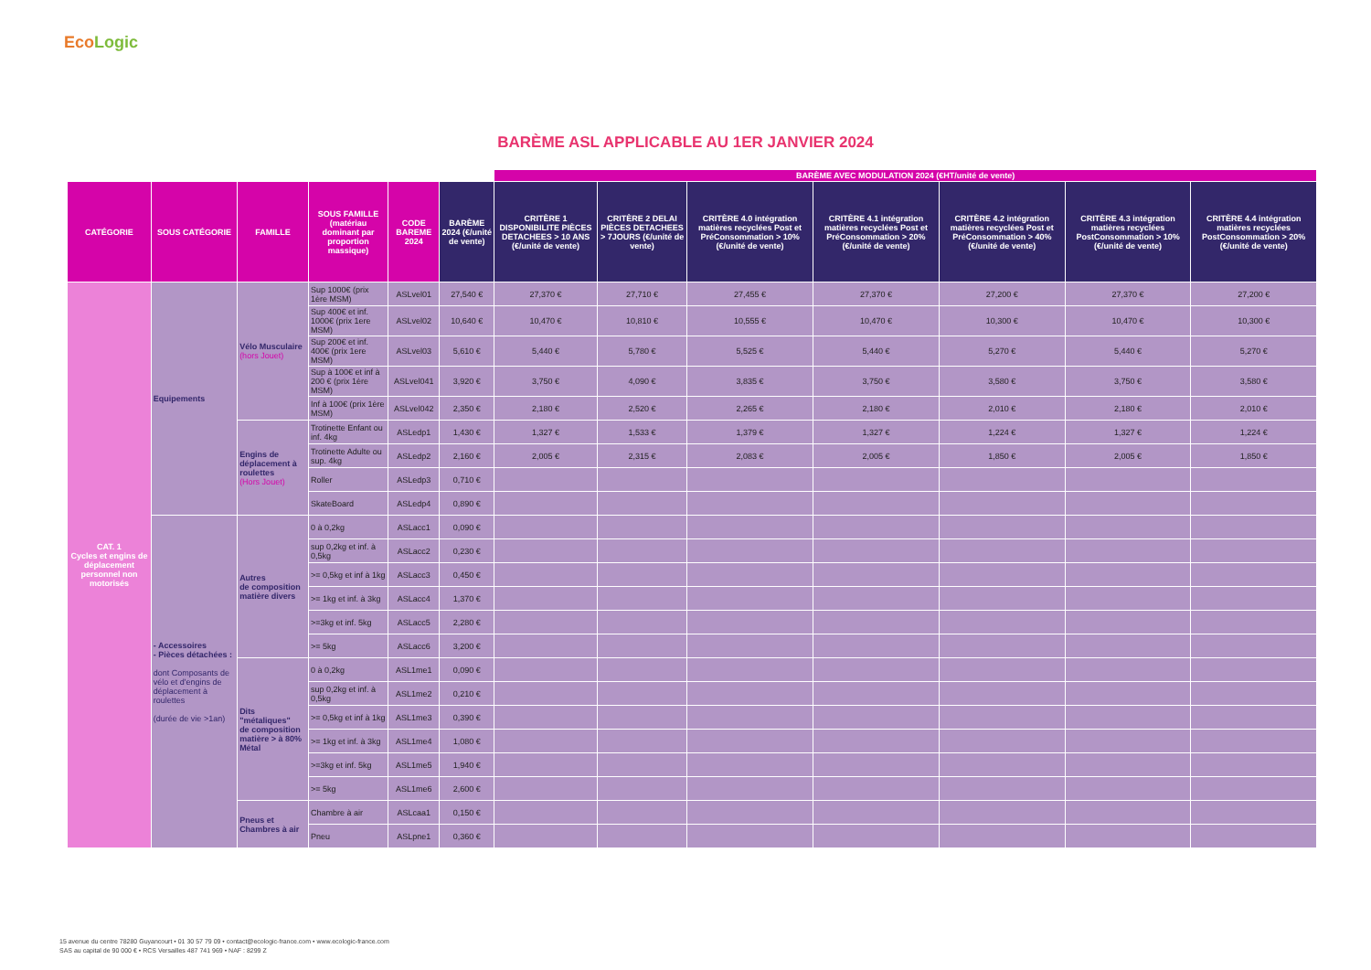EcoLogic
BARÈME ASL APPLICABLE AU 1ER JANVIER 2024
| | | | | | | BARÈME AVEC MODULATION 2024 (€HT/unité de vente) | | | | | | |
| --- | --- | --- | --- | --- | --- | --- | --- | --- | --- | --- | --- | --- |
| CATÉGORIE | SOUS CATÉGORIE | FAMILLE | SOUS FAMILLE (matériau dominant par proportion massique) | CODE BAREME 2024 | BARÈME 2024 (€/unité de vente) | CRITÈRE 1 DISPONIBILITE PIÈCES DETACHEES > 10 ANS (€/unité de vente) | CRITÈRE 2 DELAI PIÈCES DETACHEES > 7JOURS (€/unité de vente) | CRITÈRE 4.0 intégration matières recyclées Post et PréConsommation > 10% (€/unité de vente) | CRITÈRE 4.1 intégration matières recyclées Post et PréConsommation > 20% (€/unité de vente) | CRITÈRE 4.2 intégration matières recyclées Post et PréConsommation > 40% (€/unité de vente) | CRITÈRE 4.3 intégration matières recyclées PostConsommation > 10% (€/unité de vente) | CRITÈRE 4.4 intégration matières recyclées PostConsommation > 20% (€/unité de vente) |
| CAT. 1 Cycles et engins de déplacement personnel non motorisés | Equipements | Vélo Musculaire (hors Jouet) | Sup 1000€ (prix 1ère MSM) | ASLvel01 | 27,540 € | 27,370 € | 27,710 € | 27,455 € | 27,370 € | 27,200 € | 27,370 € | 27,200 € |
| | | | Sup 400€ et inf. 1000€ (prix 1ere MSM) | ASLvel02 | 10,640 € | 10,470 € | 10,810 € | 10,555 € | 10,470 € | 10,300 € | 10,470 € | 10,300 € |
| | | | Sup 200€ et inf. 400€ (prix 1ere MSM) | ASLvel03 | 5,610 € | 5,440 € | 5,780 € | 5,525 € | 5,440 € | 5,270 € | 5,440 € | 5,270 € |
| | | | Sup à 100€ et inf à 200 € (prix 1ère MSM) | ASLvel041 | 3,920 € | 3,750 € | 4,090 € | 3,835 € | 3,750 € | 3,580 € | 3,750 € | 3,580 € |
| | | | Inf à 100€ (prix 1ère MSM) | ASLvel042 | 2,350 € | 2,180 € | 2,520 € | 2,265 € | 2,180 € | 2,010 € | 2,180 € | 2,010 € |
| | | Engins de déplacement à roulettes (Hors Jouet) | Trotinette Enfant ou inf. 4kg | ASLedp1 | 1,430 € | 1,327 € | 1,533 € | 1,379 € | 1,327 € | 1,224 € | 1,327 € | 1,224 € |
| | | | Trotinette Adulte ou sup. 4kg | ASLedp2 | 2,160 € | 2,005 € | 2,315 € | 2,083 € | 2,005 € | 1,850 € | 2,005 € | 1,850 € |
| | | | Roller | ASLedp3 | 0,710 € | | | | | | | |
| | | | SkateBoard | ASLedp4 | 0,890 € | | | | | | | |
| | - Accessoires - Pièces détachées : dont Composants de vélo et d'engins de déplacement à roulettes (durée de vie >1an) | Autres de composition matière divers | 0 à 0,2kg | ASLacc1 | 0,090 € | | | | | | | |
| | | | sup 0,2kg et inf. à 0,5kg | ASLacc2 | 0,230 € | | | | | | | |
| | | | >= 0,5kg et inf à 1kg | ASLacc3 | 0,450 € | | | | | | | |
| | | | >= 1kg et inf. à 3kg | ASLacc4 | 1,370 € | | | | | | | |
| | | | >=3kg et inf. 5kg | ASLacc5 | 2,280 € | | | | | | | |
| | | | >= 5kg | ASLacc6 | 3,200 € | | | | | | | |
| | | Dits "métaliques" de composition matière > à 80% Métal | 0 à 0,2kg | ASL1me1 | 0,090 € | | | | | | | |
| | | | sup 0,2kg et inf. à 0,5kg | ASL1me2 | 0,210 € | | | | | | | |
| | | | >= 0,5kg et inf à 1kg | ASL1me3 | 0,390 € | | | | | | | |
| | | | >= 1kg et inf. à 3kg | ASL1me4 | 1,080 € | | | | | | | |
| | | | >=3kg et inf. 5kg | ASL1me5 | 1,940 € | | | | | | | |
| | | | >= 5kg | ASL1me6 | 2,600 € | | | | | | | |
| | | Pneus et Chambres à air | Chambre à air | ASLcaa1 | 0,150 € | | | | | | | |
| | | | Pneu | ASLpne1 | 0,360 € | | | | | | | |
15 avenue du centre 78280 Guyancourt • 01 30 57 79 09 • contact@ecologic-france.com • www.ecologic-france.com
SAS au capital de 90 000 € • RCS Versailles 487 741 969 • NAF : 8299 Z